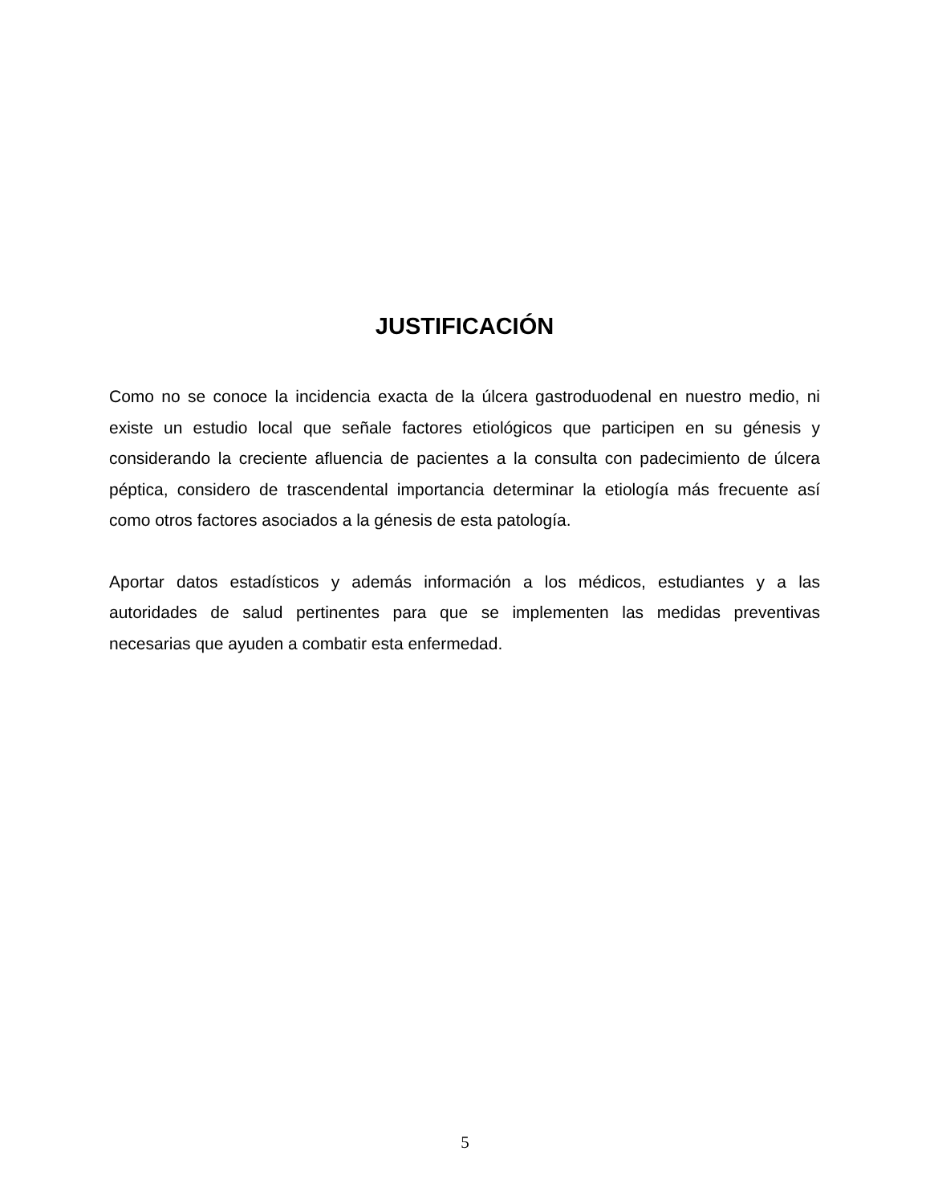JUSTIFICACIÓN
Como no se conoce la incidencia exacta de la úlcera gastroduodenal en nuestro medio, ni existe un estudio local que señale factores etiológicos que participen en su génesis y considerando la creciente afluencia de pacientes a la consulta con padecimiento de úlcera péptica, considero de trascendental importancia determinar la etiología más frecuente así como otros factores asociados a la génesis de esta patología.
Aportar datos estadísticos y además información a los médicos, estudiantes y a las autoridades de salud pertinentes para que se implementen las medidas preventivas necesarias que ayuden a combatir esta enfermedad.
5